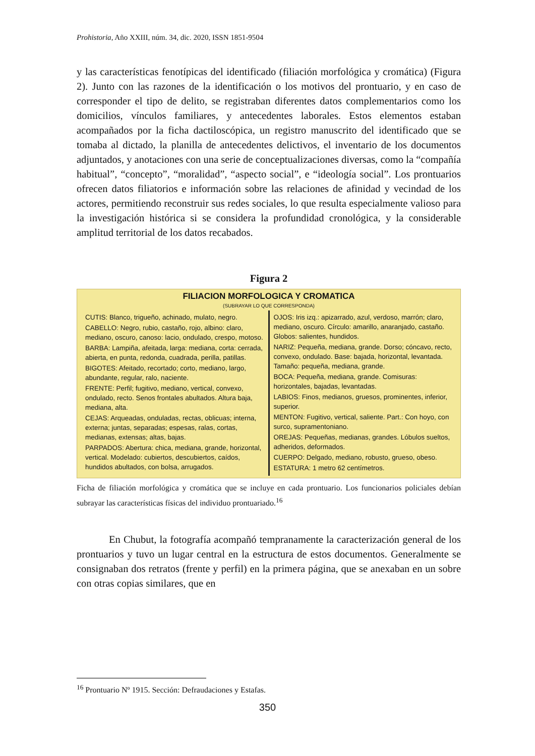Prohistoria, Año XXIII, núm. 34, dic. 2020, ISSN 1851-9504
y las características fenotípicas del identificado (filiación morfológica y cromática) (Figura 2). Junto con las razones de la identificación o los motivos del prontuario, y en caso de corresponder el tipo de delito, se registraban diferentes datos complementarios como los domicilios, vínculos familiares, y antecedentes laborales. Estos elementos estaban acompañados por la ficha dactiloscópica, un registro manuscrito del identificado que se tomaba al dictado, la planilla de antecedentes delictivos, el inventario de los documentos adjuntados, y anotaciones con una serie de conceptualizaciones diversas, como la “compañía habitual”, “concepto”, “moralidad”, “aspecto social”, e “ideología social”. Los prontuarios ofrecen datos filiatorios e información sobre las relaciones de afinidad y vecindad de los actores, permitiendo reconstruir sus redes sociales, lo que resulta especialmente valioso para la investigación histórica si se considera la profundidad cronológica, y la considerable amplitud territorial de los datos recabados.
Figura 2
FILIACION MORFOLOGICA Y CROMATICA
(SUBRAYAR LO QUE CORRESPONDA)
CUTIS: Blanco, trigueño, achinado, mulato, negro.
CABELLO: Negro, rubio, castaño, rojo, albino: claro, mediano, oscuro, canoso: lacio, ondulado, crespo, motoso.
BARBA: Lampiña, afeitada, larga: mediana, corta: cerrada, abierta, en punta, redonda, cuadrada, perilla, patillas.
BIGOTES: Afeitado, recortado; corto, mediano, largo, abundante, regular, ralo, naciente.
FRENTE: Perfil; fugitivo, mediano, vertical, convexo, ondulado, recto. Senos frontales abultados. Altura baja, mediana, alta.
CEJAS: Arqueadas, onduladas, rectas, oblicuas; interna, externa; juntas, separadas; espesas, ralas, cortas, medianas, extensas; altas, bajas.
PARPADOS: Abertura: chica, mediana, grande, horizontal, vertical. Modelado: cubiertos, descubiertos, caídos, hundidos abultados, con bolsa, arrugados.
OJOS: Iris izq.: apizarrado, azul, verdoso, marrón; claro, mediano, oscuro. Círculo: amarillo, anaranjado, castaño. Globos: salientes, hundidos.
NARIZ: Pequeña, mediana, grande. Dorso; cóncavo, recto, convexo, ondulado. Base: bajada, horizontal, levantada. Tamaño: pequeña, mediana, grande.
BOCA: Pequeña, mediana, grande. Comisuras: horizontales, bajadas, levantadas.
LABIOS: Finos, medianos, gruesos, prominentes, inferior, superior.
MENTON: Fugitivo, vertical, saliente. Part.: Con hoyo, con surco, supramentoniano.
OREJAS: Pequeñas, medianas, grandes. Lóbulos sueltos, adheridos, deformados.
CUERPO: Delgado, mediano, robusto, grueso, obeso.
ESTATURA: 1 metro 62 centímetros.
Ficha de filiación morfológica y cromática que se incluye en cada prontuario. Los funcionarios policiales debían subrayar las características físicas del individuo prontuariado.<sup>16</sup>
En Chubut, la fotografía acompañó tempranamente la caracterización general de los prontuarios y tuvo un lugar central en la estructura de estos documentos. Generalmente se consignaban dos retratos (frente y perfil) en la primera página, que se anexaban en un sobre con otras copias similares, que en
<sup>16</sup> Prontuario Nº 1915. Sección: Defraudaciones y Estafas.
350